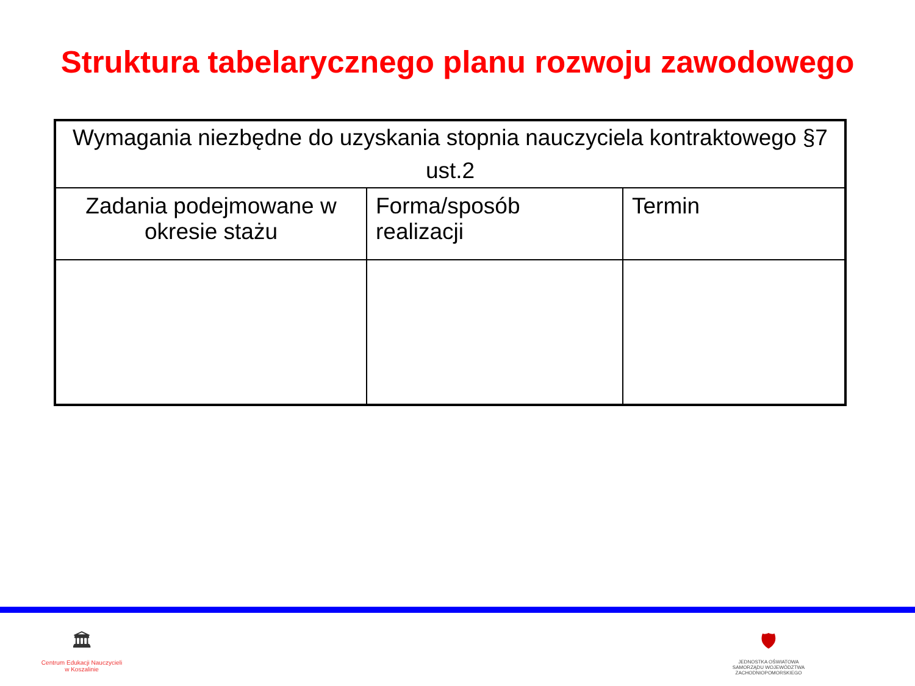Struktura tabelarycznego planu rozwoju zawodowego
| Wymagania niezbędne do uzyskania stopnia nauczyciela kontraktowego §7 ust.2 | | |
| Zadania podejmowane w okresie stażu | Forma/sposób realizacji | Termin |
🏛
Centrum Edukacji Nauczycieli
w Koszalinie
🛡
JEDNOSTKA OŚWIATOWA
SAMORZĄDU WOJEWÓDZTWA
ZACHODNIOPOMORSKIEGO